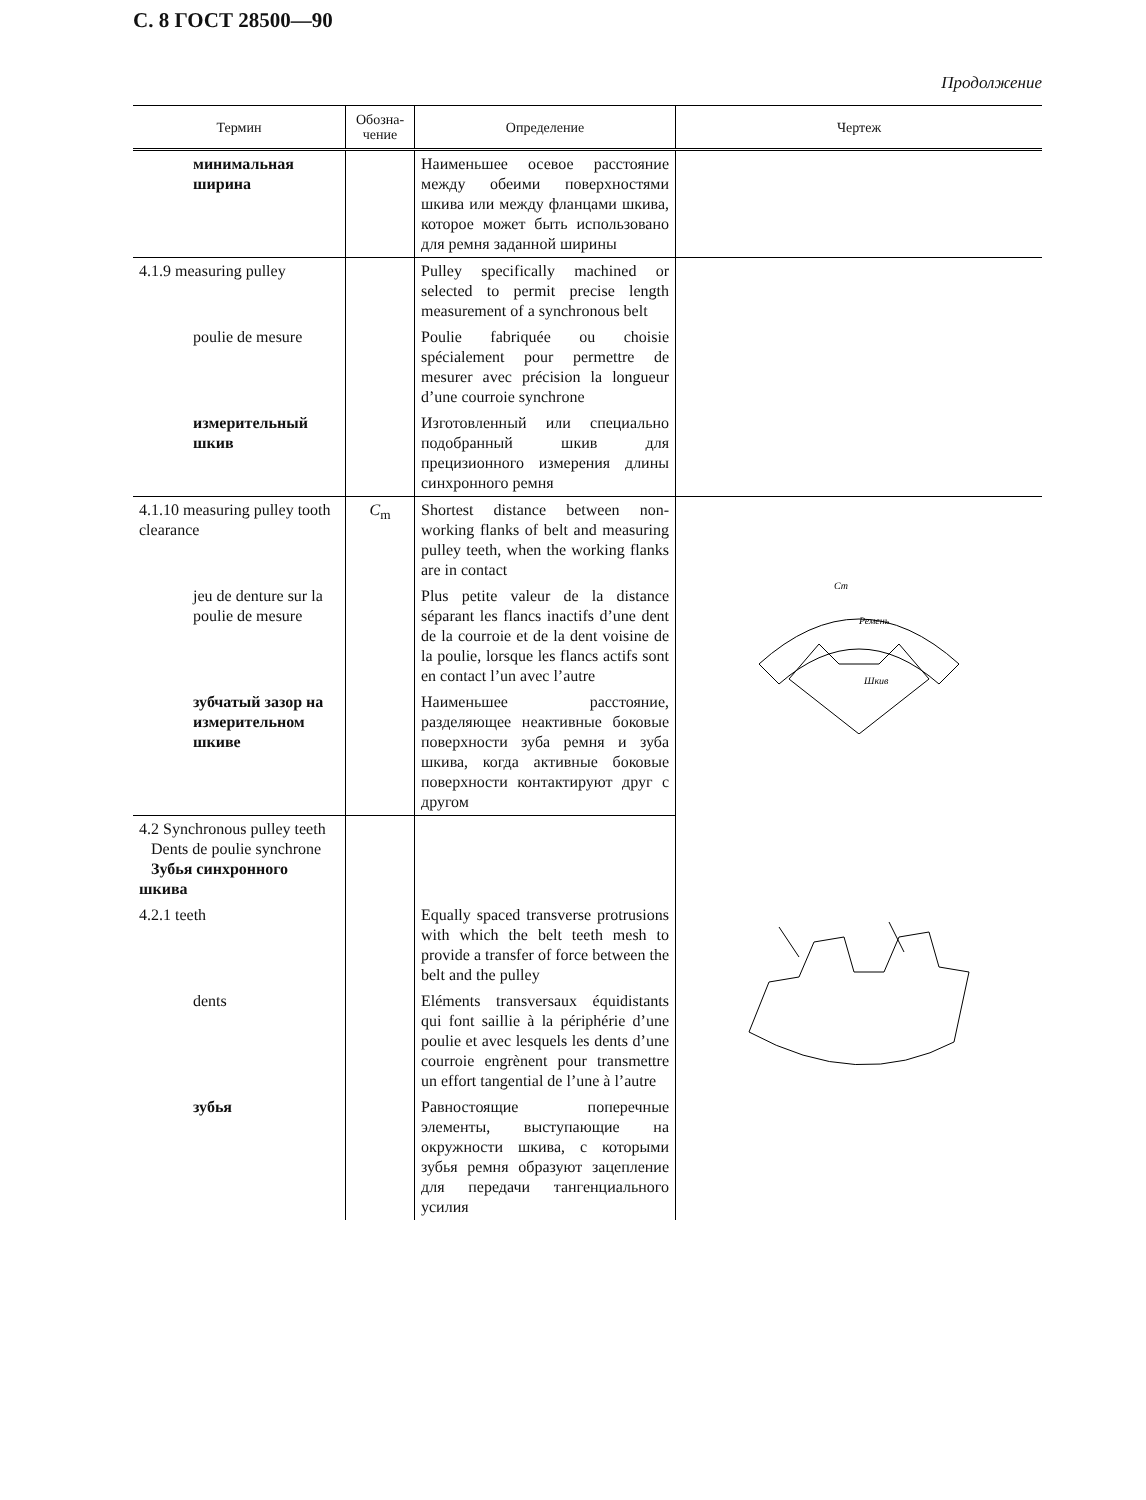С. 8 ГОСТ 28500—90
Продолжение
| Термин | Обозна- чение | Определение | Чертеж |
| --- | --- | --- | --- |
| минимальная ширина | | Наименьшее осевое расстояние между обеими поверхностями шкива или между фланцами шкива, которое может быть использовано для ремня заданной ширины | |
| 4.1.9 measuring pulley | | Pulley specifically machined or selected to permit precise length measurement of a synchronous belt | |
| poulie de mesure | | Poulie fabriquée ou choisie spécialement pour permettre de mesurer avec précision la longueur d’une courroie synchrone | |
| измерительный шкив | | Изготовленный или специально подобранный шкив для прецизионного измерения длины синхронного ремня | |
| 4.1.10 measuring pulley tooth clearance | C<sub>m</sub> | Shortest distance between non-working flanks of belt and measuring pulley teeth, when the working flanks are in contact | Ремень Шкив Cm |
| jeu de denture sur la poulie de mesure | | Plus petite valeur de la distance séparant les flancs inactifs d’une dent de la courroie et de la dent voisine de la poulie, lorsque les flancs actifs sont en contact l’un avec l’autre | |
| зубчатый зазор на измерительном шкиве | | Наименьшее расстояние, разделяющее неактивные боковые поверхности зуба ремня и зуба шкива, когда активные боковые поверхности контактируют друг с другом | |
| 4.2 Synchronous pulley teeth Dents de poulie synchrone Зубья синхронного шкива | | | |
| 4.2.1 teeth | | Equally spaced transverse protrusions with which the belt teeth mesh to provide a transfer of force between the belt and the pulley | |
| dents | | Eléments transversaux équidistants qui font saillie à la périphérie d’une poulie et avec lesquels les dents d’une courroie engrènent pour transmettre un effort tangential de l’une à l’autre | |
| зубья | | Равностоящие поперечные элементы, выступающие на окружности шкива, с которыми зубья ремня образуют зацепление для передачи тангенциального усилия | |